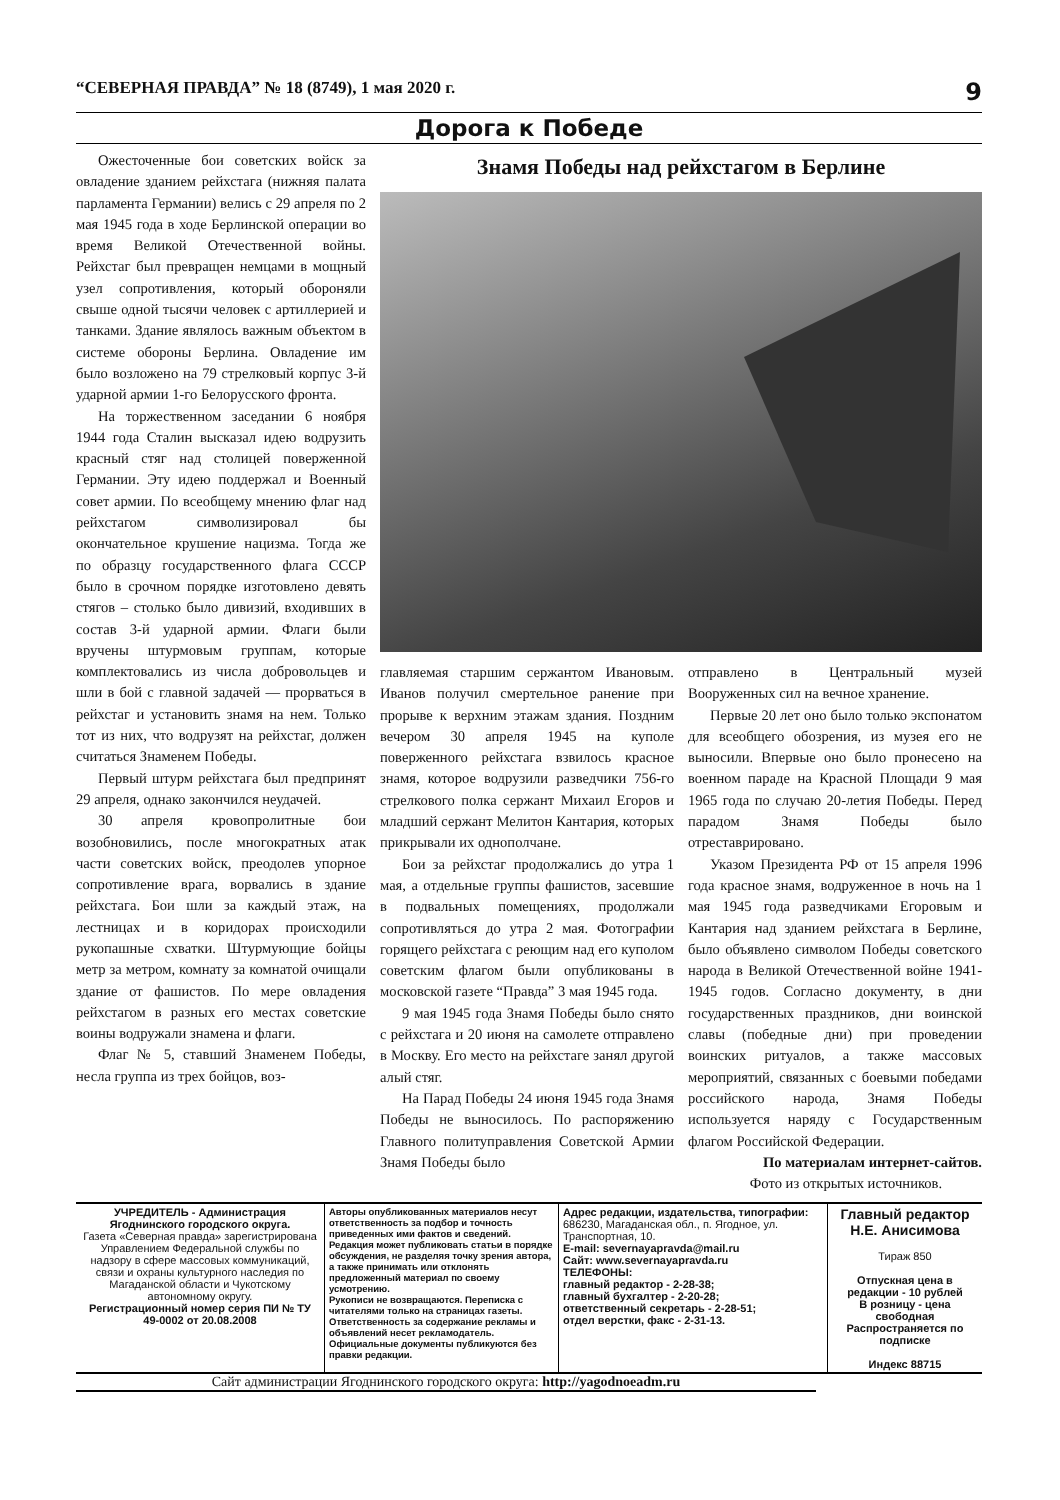“СЕВЕРНАЯ ПРАВДА” № 18 (8749), 1 мая 2020 г. 9
Дорога к Победе
Ожесточенные бои советских войск за овладение зданием рейхстага (нижняя палата парламента Германии) велись с 29 апреля по 2 мая 1945 года в ходе Берлинской операции во время Великой Отечественной войны. Рейхстаг был превращен немцами в мощный узел сопротивления, который обороняли свыше одной тысячи человек с артиллерией и танками. Здание являлось важным объектом в системе обороны Берлина. Овладение им было возложено на 79 стрелковый корпус 3-й ударной армии 1-го Белорусского фронта.
На торжественном заседании 6 ноября 1944 года Сталин высказал идею водрузить красный стяг над столицей поверженной Германии. Эту идею поддержал и Военный совет армии. По всеобщему мнению флаг над рейхстагом символизировал бы окончательное крушение нацизма. Тогда же по образцу государственного флага СССР было в срочном порядке изготовлено девять стягов – столько было дивизий, входивших в состав 3-й ударной армии. Флаги были вручены штурмовым группам, которые комплектовались из числа добровольцев и шли в бой с главной задачей — прорваться в рейхстаг и установить знамя на нем. Только тот из них, что водрузят на рейхстаг, должен считаться Знаменем Победы.
Первый штурм рейхстага был предпринят 29 апреля, однако закончился неудачей.
30 апреля кровопролитные бои возобновились, после многократных атак части советских войск, преодолев упорное сопротивление врага, ворвались в здание рейхстага. Бои шли за каждый этаж, на лестницах и в коридорах происходили рукопашные схватки. Штурмующие бойцы метр за метром, комнату за комнатой очищали здание от фашистов. По мере овладения рейхстагом в разных его местах советские воины водружали знамена и флаги.
Флаг № 5, ставший Знаменем Победы, несла группа из трех бойцов, воз-
Знамя Победы над рейхстагом в Берлине
главляемая старшим сержантом Ивановым. Иванов получил смертельное ранение при прорыве к верхним этажам здания. Поздним вечером 30 апреля 1945 на куполе поверженного рейхстага взвилось красное знамя, которое водрузили разведчики 756-го стрелкового полка сержант Михаил Егоров и младший сержант Мелитон Кантария, которых прикрывали их однополчане.
Бои за рейхстаг продолжались до утра 1 мая, а отдельные группы фашистов, засевшие в подвальных помещениях, продолжали сопротивляться до утра 2 мая. Фотографии горящего рейхстага с реющим над его куполом советским флагом были опубликованы в московской газете “Правда” 3 мая 1945 года.
9 мая 1945 года Знамя Победы было снято с рейхстага и 20 июня на самолете отправлено в Москву. Его место на рейхстаге занял другой алый стяг.
На Парад Победы 24 июня 1945 года Знамя Победы не выносилось. По распоряжению Главного политуправления Советской Армии Знамя Победы было
отправлено в Центральный музей Вооруженных сил на вечное хранение.
Первые 20 лет оно было только экспонатом для всеобщего обозрения, из музея его не выносили. Впервые оно было пронесено на военном параде на Красной Площади 9 мая 1965 года по случаю 20-летия Победы. Перед парадом Знамя Победы было отреставрировано.
Указом Президента РФ от 15 апреля 1996 года красное знамя, водруженное в ночь на 1 мая 1945 года разведчиками Егоровым и Кантария над зданием рейхстага в Берлине, было объявлено символом Победы советского народа в Великой Отечественной войне 1941-1945 годов. Согласно документу, в дни государственных праздников, дни воинской славы (победные дни) при проведении воинских ритуалов, а также массовых мероприятий, связанных с боевыми победами российского народа, Знамя Победы используется наряду с Государственным флагом Российской Федерации.
По материалам интернет-сайтов.
Фото из открытых источников.
УЧРЕДИТЕЛЬ - Администрация Ягоднинского городского округа.
Газета «Северная правда» зарегистрирована Управлением Федеральной службы по надзору в сфере массовых коммуникаций, связи и охраны культурного наследия по Магаданской области и Чукотскому автономному округу.
Регистрационный номер серия ПИ № ТУ 49-0002 от 20.08.2008
Авторы опубликованных материалов несут ответственность за подбор и точность приведенных ими фактов и сведений. Редакция может публиковать статьи в порядке обсуждения, не разделяя точку зрения автора, а также принимать или отклонять предложенный материал по своему усмотрению.
Рукописи не возвращаются. Переписка с читателями только на страницах газеты.
Ответственность за содержание рекламы и объявлений несет рекламодатель.
Официальные документы публикуются без правки редакции.
Адрес редакции, издательства, типографии: 686230, Магаданская обл., п. Ягодное, ул. Транспортная, 10.
E-mail: severnayapravda@mail.ru
Сайт: www.severnayapravda.ru
ТЕЛЕФОНЫ:
главный редактор - 2-28-38;
главный бухгалтер - 2-20-28;
ответственный секретарь - 2-28-51;
отдел верстки, факс - 2-31-13.
Главный редактор
Н.Е. Анисимова
Тираж 850
Отпускная цена в редакции - 10 рублей
В розницу - цена свободная
Распространяется по подписке
Индекс 88715
Сайт администрации Ягоднинского городского округа: http://yagodnoeadm.ru